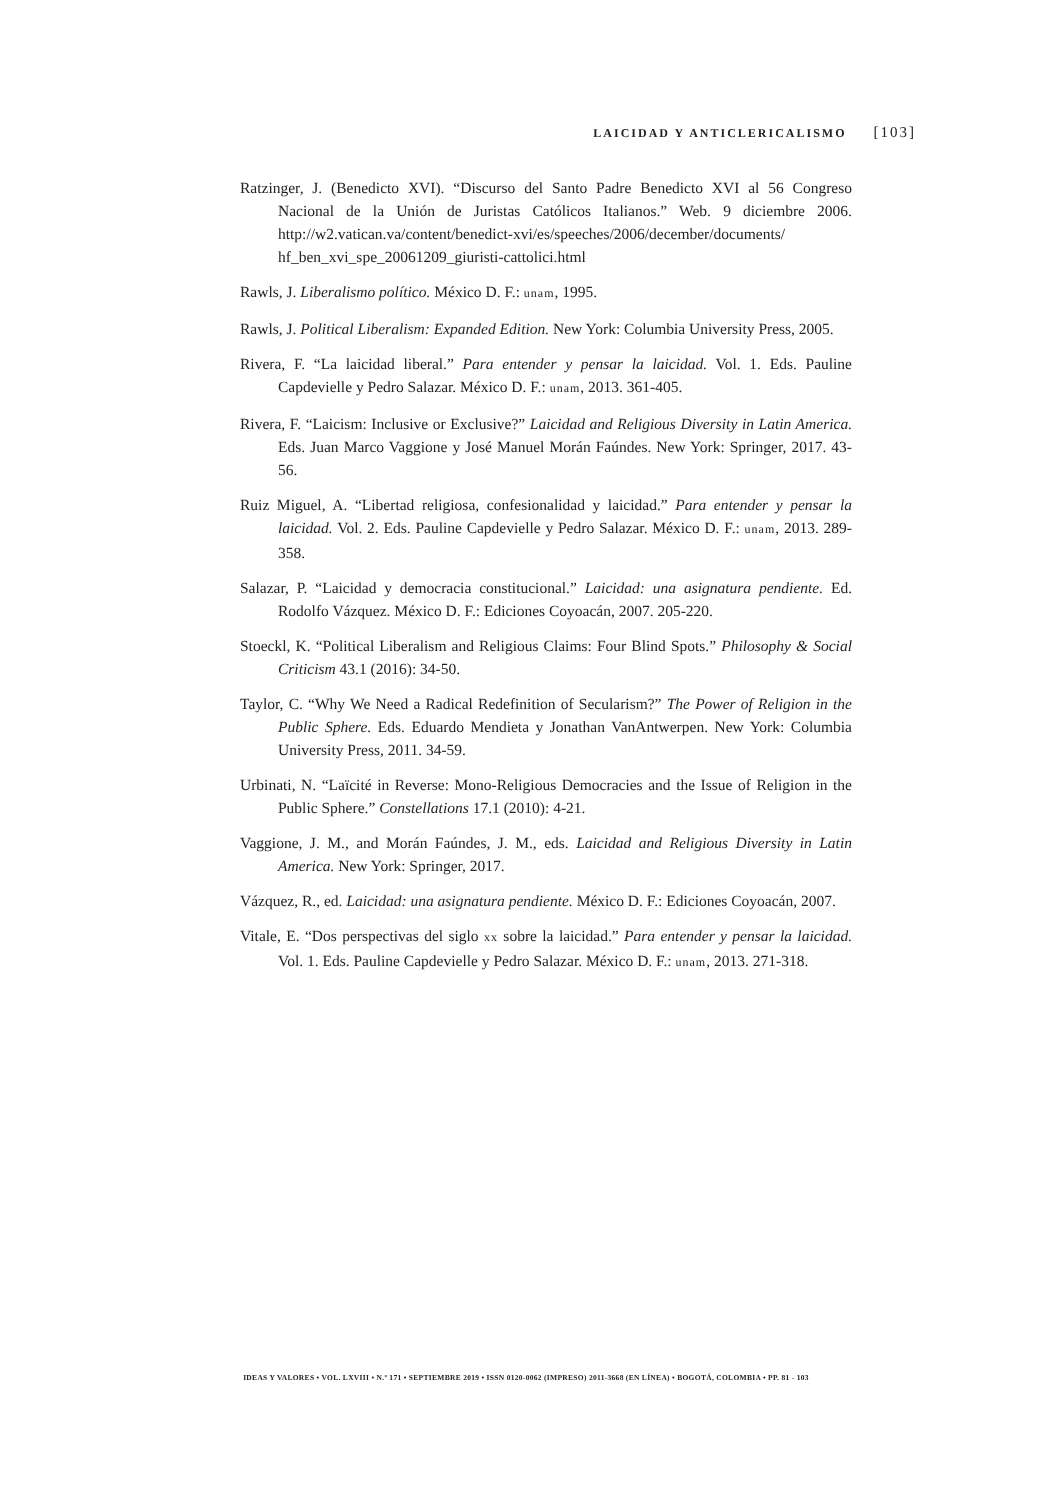LAICIDAD Y ANTICLERICALISMO [103]
Ratzinger, J. (Benedicto XVI). “Discurso del Santo Padre Benedicto XVI al 56 Congreso Nacional de la Unión de Juristas Católicos Italianos.” Web. 9 diciembre 2006. http://w2.vatican.va/content/benedict-xvi/es/speeches/2006/december/documents/ hf_ben_xvi_spe_20061209_giuristi-cattolici.html
Rawls, J. Liberalismo político. México D. F.: unam, 1995.
Rawls, J. Political Liberalism: Expanded Edition. New York: Columbia University Press, 2005.
Rivera, F. “La laicidad liberal.” Para entender y pensar la laicidad. Vol. 1. Eds. Pauline Capdevielle y Pedro Salazar. México D. F.: unam, 2013. 361-405.
Rivera, F. “Laicism: Inclusive or Exclusive?” Laicidad and Religious Diversity in Latin America. Eds. Juan Marco Vaggione y José Manuel Morán Faúndes. New York: Springer, 2017. 43-56.
Ruiz Miguel, A. “Libertad religiosa, confesionalidad y laicidad.” Para entender y pensar la laicidad. Vol. 2. Eds. Pauline Capdevielle y Pedro Salazar. México D. F.: unam, 2013. 289-358.
Salazar, P. “Laicidad y democracia constitucional.” Laicidad: una asignatura pendiente. Ed. Rodolfo Vázquez. México D. F.: Ediciones Coyoacán, 2007. 205-220.
Stoeckl, K. “Political Liberalism and Religious Claims: Four Blind Spots.” Philosophy & Social Criticism 43.1 (2016): 34-50.
Taylor, C. “Why We Need a Radical Redefinition of Secularism?” The Power of Religion in the Public Sphere. Eds. Eduardo Mendieta y Jonathan VanAntwerpen. New York: Columbia University Press, 2011. 34-59.
Urbinati, N. “Laïcité in Reverse: Mono-Religious Democracies and the Issue of Religion in the Public Sphere.” Constellations 17.1 (2010): 4-21.
Vaggione, J. M., and Morán Faúndes, J. M., eds. Laicidad and Religious Diversity in Latin America. New York: Springer, 2017.
Vázquez, R., ed. Laicidad: una asignatura pendiente. México D. F.: Ediciones Coyoacán, 2007.
Vitale, E. “Dos perspectivas del siglo xx sobre la laicidad.” Para entender y pensar la laicidad. Vol. 1. Eds. Pauline Capdevielle y Pedro Salazar. México D. F.: unam, 2013. 271-318.
IDEAS Y VALORES • VOL. LXVIII • N.º 171 • SEPTIEMBRE 2019 • ISSN 0120-0062 (IMPRESO) 2011-3668 (EN LÍNEA) • BOGOTÁ, COLOMBIA • PP. 81 - 103